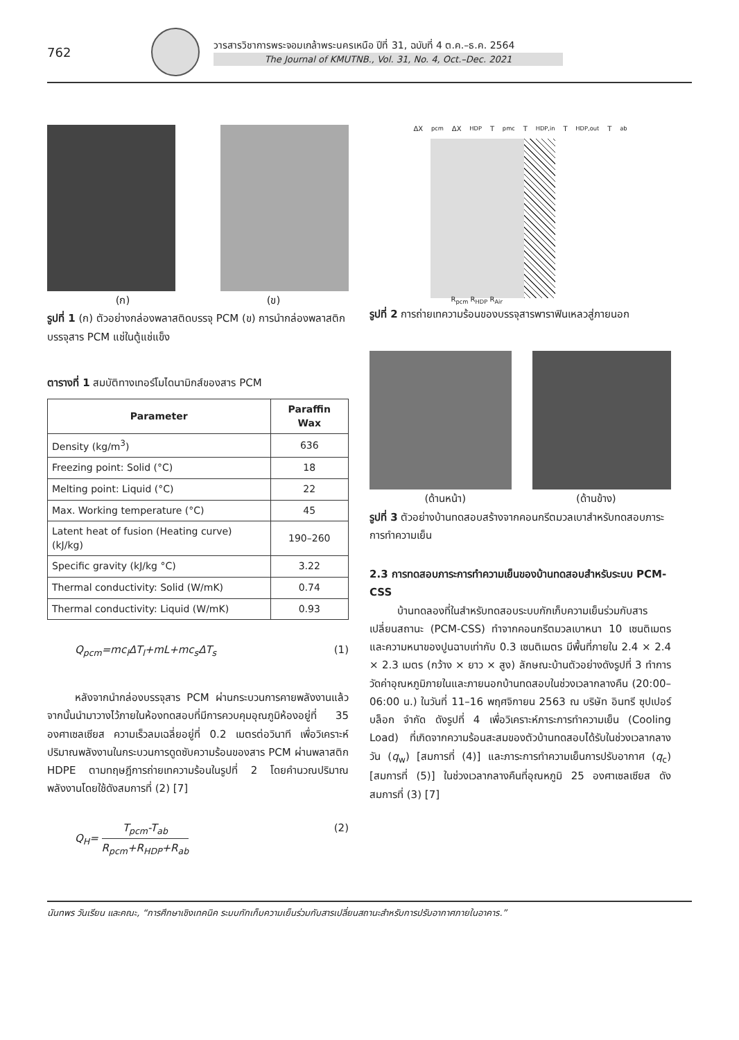762
วารสารวิชาการพระจอมเกล้าพระนครเหนือ ปีที่ 31, ฉบับที่ 4 ต.ค.–ธ.ค. 2564
The Journal of KMUTNB., Vol. 31, No. 4, Oct.–Dec. 2021
(ก) (ข)
รูปที่ 1 (ก) ตัวอย่างกล่องพลาสติดบรรจุ PCM (ข) การนำกล่องพลาสติกบรรจุสาร PCM แช่ในตู้แช่แข็ง
ตารางที่ 1 สมบัติทางเทอร์โมไดนามิกส์ของสาร PCM
| Parameter | Paraffin Wax |
| --- | --- |
| Density (kg/m<sup>3</sup>) | 636 |
| Freezing point: Solid (°C) | 18 |
| Melting point: Liquid (°C) | 22 |
| Max. Working temperature (°C) | 45 |
| Latent heat of fusion (Heating curve) (kJ/kg) | 190–260 |
| Specific gravity (kJ/kg °C) | 3.22 |
| Thermal conductivity: Solid (W/mK) | 0.74 |
| Thermal conductivity: Liquid (W/mK) | 0.93 |
Q<sub>pcm</sub>=mc<sub>l</sub>ΔT<sub>l</sub>+mL+mc<sub>s</sub>ΔT<sub>s</sub> (1)
หลังจากนำกล่องบรรจุสาร PCM ผ่านกระบวนการคายพลังงานแล้ว จากนั้นนำมาวางไว้ภายในห้องทดสอบที่มีการควบคุมอุณภูมิห้องอยู่ที่ 35 องศาเซลเซียส ความเร็วลมเฉลี่ยอยู่ที่ 0.2 เมตรต่อวินาที เพื่อวิเคราะห์ปริมาณพลังงานในกระบวนการดูดซับความร้อนของสาร PCM ผ่านพลาสติก HDPE ตามทฤษฎีการถ่ายเทความร้อนในรูปที่ 2 โดยคำนวณปริมาณพลังงานโดยใช้ดังสมการที่ (2) [7]
Q<sub>H</sub>= T<sub>pcm</sub>-T<sub>ab</sub> R<sub>pcm</sub>+R<sub>HDP</sub>+R<sub>ab</sub> (2)
ΔX<sub>pcm</sub> ΔX<sub>HDP</sub> T<sub>pmc</sub> T<sub>HDP,in</sub> T<sub>HDP,out</sub> T<sub>ab</sub>
R<sub>pcm</sub> R<sub>HDP</sub> R<sub>Air</sub>
รูปที่ 2 การถ่ายเทความร้อนของบรรจุสารพาราฟินเหลวสู่ภายนอก
(ด้านหน้า) (ด้านข้าง)
รูปที่ 3 ตัวอย่างบ้านทดสอบสร้างจากคอนกรีตมวลเบาสำหรับทดสอบภาระการทำความเย็น
2.3 การทดสอบภาระการทำความเย็นของบ้านทดสอบสำหรับระบบ PCM-CSS
บ้านทดลองที่ในสำหรับทดสอบระบบกักเก็บความเย็นร่วมกับสารเปลี่ยนสถานะ (PCM-CSS) ทำจากคอนกรีตมวลเบาหนา 10 เซนติเมตร และความหนาของปูนฉาบเท่ากับ 0.3 เซนติเมตร มีพื้นที่ภายใน 2.4 × 2.4 × 2.3 เมตร (กว้าง × ยาว × สูง) ลักษณะบ้านตัวอย่างดังรูปที่ 3 ทำการวัดค่าอุณหภูมิภายในและภายนอกบ้านทดสอบในช่วงเวลากลางคืน (20:00–06:00 น.) ในวันที่ 11–16 พฤศจิกายน 2563 ณ บริษัท อินทรี ซุปเปอร์บล็อก จำกัด ดังรูปที่ 4 เพื่อวิเคราะห์ภาระการทำความเย็น (Cooling Load) ที่เกิดจากความร้อนสะสมของตัวบ้านทดสอบได้รับในช่วงเวลากลางวัน (q<sub>w</sub>) [สมการที่ (4)] และภาระการทำความเย็นการปรับอากาศ (q<sub>c</sub>) [สมการที่ (5)] ในช่วงเวลากลางคืนที่อุณหภูมิ 25 องศาเซลเซียส ดังสมการที่ (3) [7]
นันทพร วันเรียน และคณะ, “การศึกษาเชิงเทคนิค ระบบกักเก็บความเย็นร่วมกับสารเปลี่ยนสถานะสำหรับการปรับอากาศภายในอาคาร.”